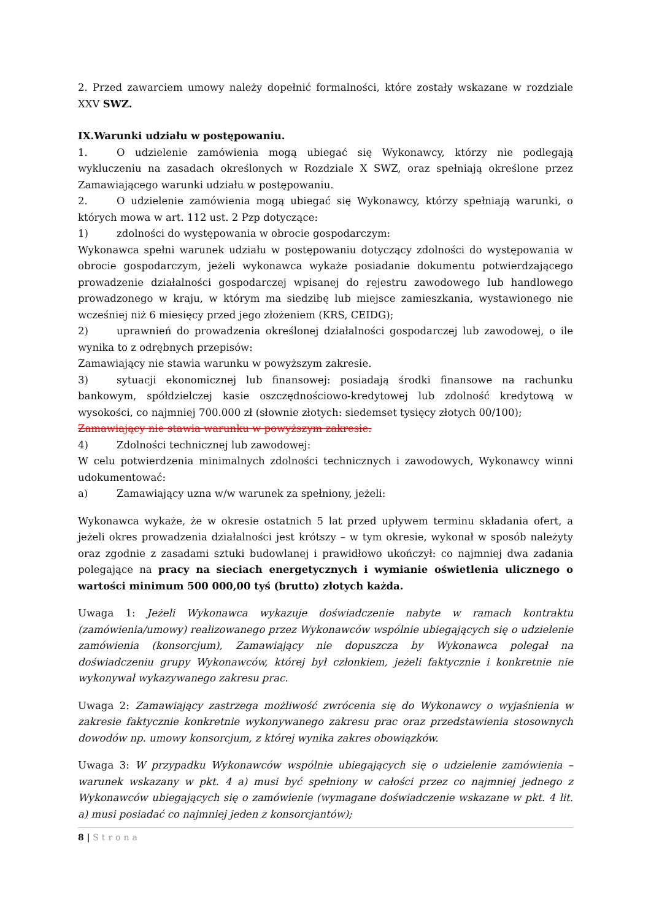2. Przed zawarciem umowy należy dopełnić formalności, które zostały wskazane w rozdziale XXV SWZ.
IX.Warunki udziału w postępowaniu.
1. O udzielenie zamówienia mogą ubiegać się Wykonawcy, którzy nie podlegają wykluczeniu na zasadach określonych w Rozdziale X SWZ, oraz spełniają określone przez Zamawiającego warunki udziału w postępowaniu.
2. O udzielenie zamówienia mogą ubiegać się Wykonawcy, którzy spełniają warunki, o których mowa w art. 112 ust. 2 Pzp dotyczące:
1) zdolności do występowania w obrocie gospodarczym:
Wykonawca spełni warunek udziału w postępowaniu dotyczący zdolności do występowania w obrocie gospodarczym, jeżeli wykonawca wykaże posiadanie dokumentu potwierdzającego prowadzenie działalności gospodarczej wpisanej do rejestru zawodowego lub handlowego prowadzonego w kraju, w którym ma siedzibę lub miejsce zamieszkania, wystawionego nie wcześniej niż 6 miesięcy przed jego złożeniem (KRS, CEIDG);
2) uprawnień do prowadzenia określonej działalności gospodarczej lub zawodowej, o ile wynika to z odrębnych przepisów:
Zamawiający nie stawia warunku w powyższym zakresie.
3) sytuacji ekonomicznej lub finansowej: posiadają środki finansowe na rachunku bankowym, spółdzielczej kasie oszczędnościowo-kredytowej lub zdolność kredytową w wysokości, co najmniej 700.000 zł (słownie złotych: siedemset tysięcy złotych 00/100);
Zamawiający nie stawia warunku w powyższym zakresie.
4) Zdolności technicznej lub zawodowej:
W celu potwierdzenia minimalnych zdolności technicznych i zawodowych, Wykonawcy winni udokumentować:
a) Zamawiający uzna w/w warunek za spełniony, jeżeli:
Wykonawca wykaże, że w okresie ostatnich 5 lat przed upływem terminu składania ofert, a jeżeli okres prowadzenia działalności jest krótszy – w tym okresie, wykonał w sposób należyty oraz zgodnie z zasadami sztuki budowlanej i prawidłowo ukończył: co najmniej dwa zadania polegające na pracy na sieciach energetycznych i wymianie oświetlenia ulicznego o wartości minimum 500 000,00 tyś (brutto) złotych każda.
Uwaga 1: Jeżeli Wykonawca wykazuje doświadczenie nabyte w ramach kontraktu (zamówienia/umowy) realizowanego przez Wykonawców wspólnie ubiegających się o udzielenie zamówienia (konsorcjum), Zamawiający nie dopuszcza by Wykonawca polegał na doświadczeniu grupy Wykonawców, której był członkiem, jeżeli faktycznie i konkretnie nie wykonywał wykazywanego zakresu prac.
Uwaga 2: Zamawiający zastrzega możliwość zwrócenia się do Wykonawcy o wyjaśnienia w zakresie faktycznie konkretnie wykonywanego zakresu prac oraz przedstawienia stosownych dowodów np. umowy konsorcjum, z której wynika zakres obowiązków.
Uwaga 3: W przypadku Wykonawców wspólnie ubiegających się o udzielenie zamówienia – warunek wskazany w pkt. 4 a) musi być spełniony w całości przez co najmniej jednego z Wykonawców ubiegających się o zamówienie (wymagane doświadczenie wskazane w pkt. 4 lit. a) musi posiadać co najmniej jeden z konsorcjantów);
8 | Strona